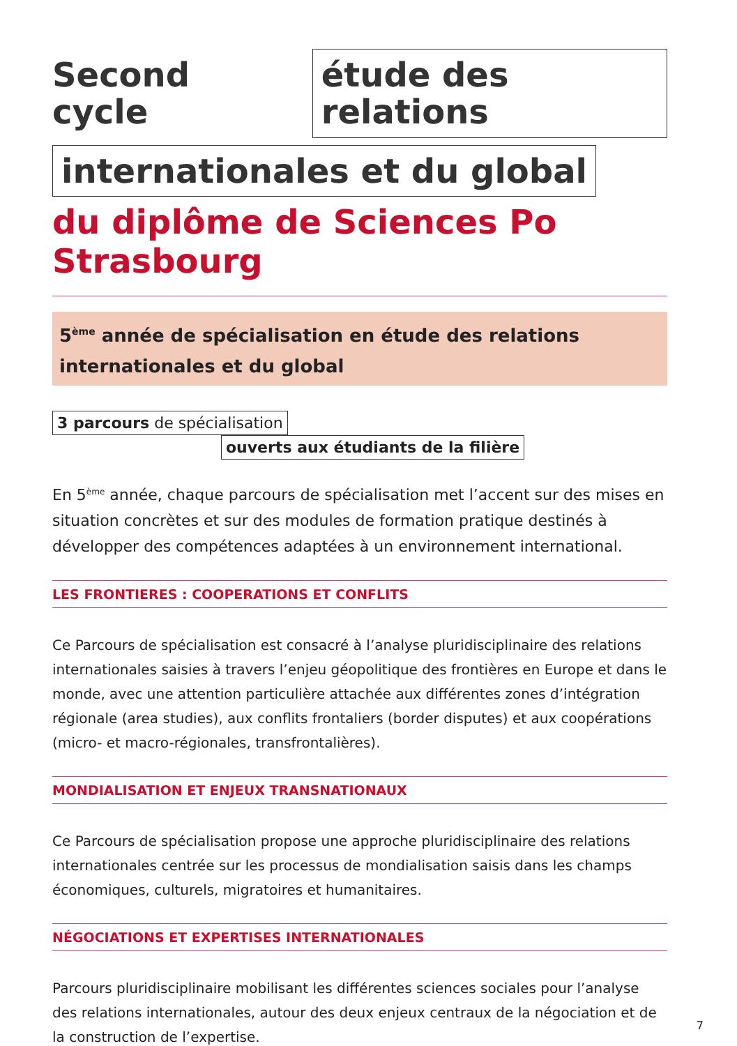Second cycle
étude des relations
internationales et du global
du diplôme de Sciences Po Strasbourg
5<sup>ème</sup> année de spécialisation en étude des relations internationales et du global
3 parcours de spécialisation
ouverts aux étudiants de la filière
En 5<sup>ème</sup> année, chaque parcours de spécialisation met l’accent sur des mises en situation concrètes et sur des modules de formation pratique destinés à développer des compétences adaptées à un environnement international.
LES FRONTIERES : COOPERATIONS ET CONFLITS
Ce Parcours de spécialisation est consacré à l’analyse pluridisciplinaire des relations internationales saisies à travers l’enjeu géopolitique des frontières en Europe et dans le monde, avec une attention particulière attachée aux différentes zones d’intégration régionale (area studies), aux conflits frontaliers (border disputes) et aux coopérations (micro- et macro-régionales, transfrontalières).
MONDIALISATION ET ENJEUX TRANSNATIONAUX
Ce Parcours de spécialisation propose une approche pluridisciplinaire des relations internationales centrée sur les processus de mondialisation saisis dans les champs économiques, culturels, migratoires et humanitaires.
NÉGOCIATIONS ET EXPERTISES INTERNATIONALES
Parcours pluridisciplinaire mobilisant les différentes sciences sociales pour l’analyse des relations internationales, autour des deux enjeux centraux de la négociation et de la construction de l’expertise.
7